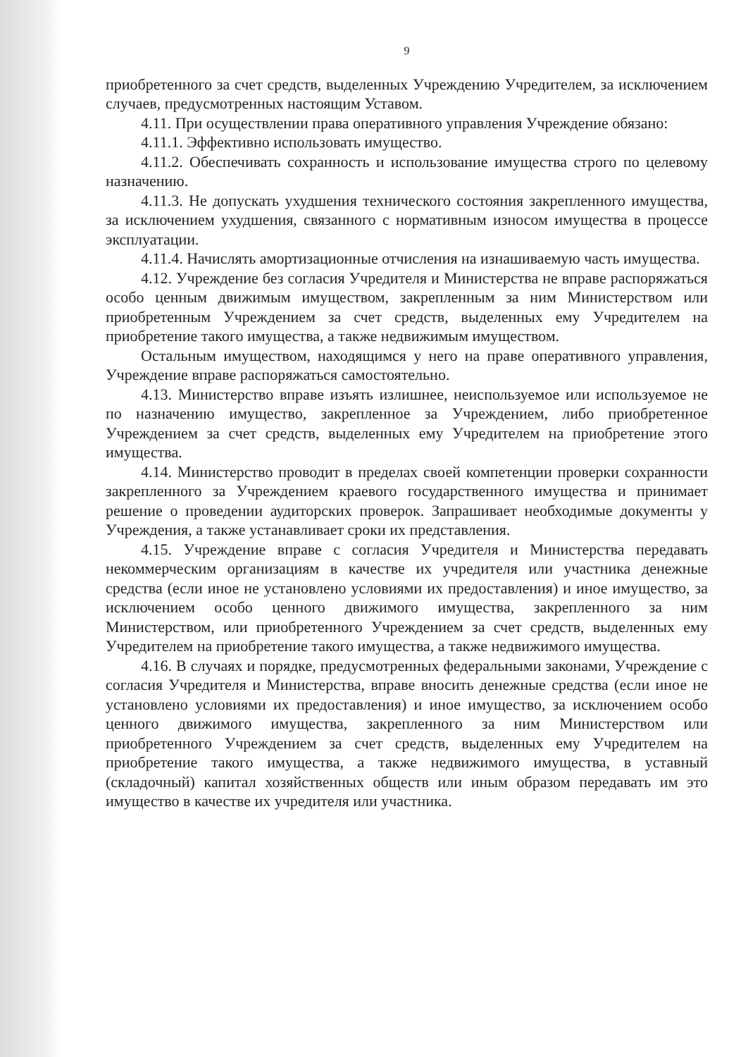9
приобретенного за счет средств, выделенных Учреждению Учредителем, за исключением случаев, предусмотренных настоящим Уставом.
4.11. При осуществлении права оперативного управления Учреждение обязано:
4.11.1. Эффективно использовать имущество.
4.11.2. Обеспечивать сохранность и использование имущества строго по целевому назначению.
4.11.3. Не допускать ухудшения технического состояния закрепленного имущества, за исключением ухудшения, связанного с нормативным износом имущества в процессе эксплуатации.
4.11.4. Начислять амортизационные отчисления на изнашиваемую часть имущества.
4.12. Учреждение без согласия Учредителя и Министерства не вправе распоряжаться особо ценным движимым имуществом, закрепленным за ним Министерством или приобретенным Учреждением за счет средств, выделенных ему Учредителем на приобретение такого имущества, а также недвижимым имуществом.
Остальным имуществом, находящимся у него на праве оперативного управления, Учреждение вправе распоряжаться самостоятельно.
4.13. Министерство вправе изъять излишнее, неиспользуемое или используемое не по назначению имущество, закрепленное за Учреждением, либо приобретенное Учреждением за счет средств, выделенных ему Учредителем на приобретение этого имущества.
4.14. Министерство проводит в пределах своей компетенции проверки сохранности закрепленного за Учреждением краевого государственного имущества и принимает решение о проведении аудиторских проверок. Запрашивает необходимые документы у Учреждения, а также устанавливает сроки их представления.
4.15. Учреждение вправе с согласия Учредителя и Министерства передавать некоммерческим организациям в качестве их учредителя или участника денежные средства (если иное не установлено условиями их предоставления) и иное имущество, за исключением особо ценного движимого имущества, закрепленного за ним Министерством, или приобретенного Учреждением за счет средств, выделенных ему Учредителем на приобретение такого имущества, а также недвижимого имущества.
4.16. В случаях и порядке, предусмотренных федеральными законами, Учреждение с согласия Учредителя и Министерства, вправе вносить денежные средства (если иное не установлено условиями их предоставления) и иное имущество, за исключением особо ценного движимого имущества, закрепленного за ним Министерством или приобретенного Учреждением за счет средств, выделенных ему Учредителем на приобретение такого имущества, а также недвижимого имущества, в уставный (складочный) капитал хозяйственных обществ или иным образом передавать им это имущество в качестве их учредителя или участника.